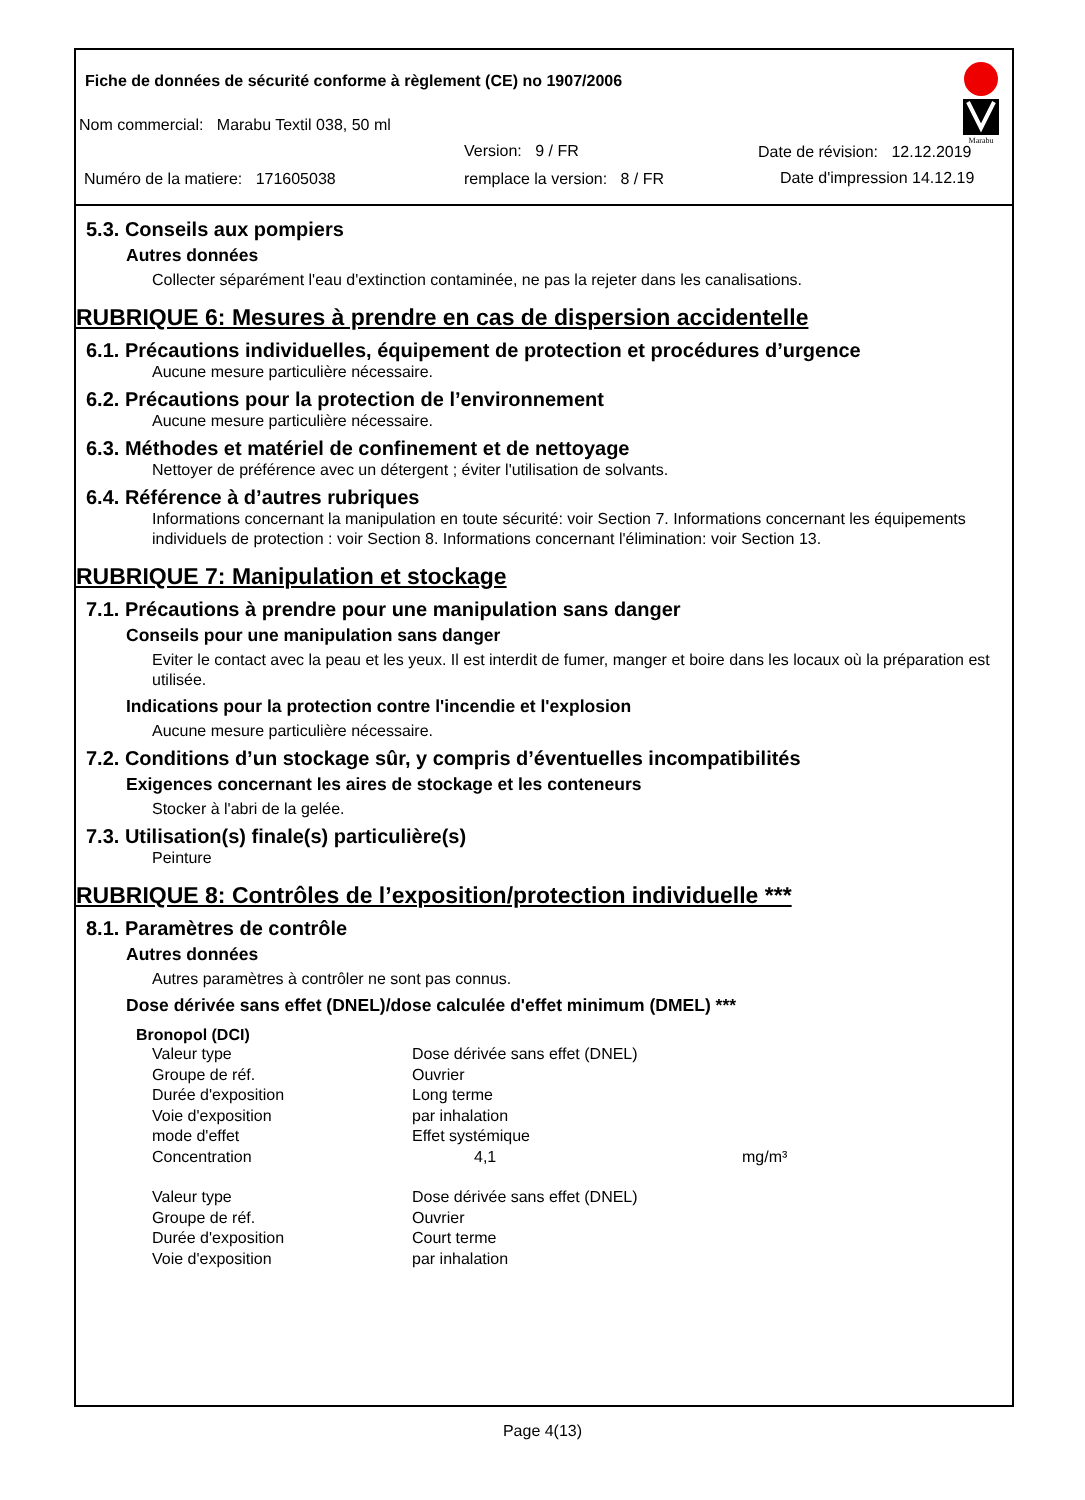Fiche de données de sécurité conforme à règlement (CE) no 1907/2006
Nom commercial: Marabu Textil 038, 50 ml
Version: 9 / FR Date de révision: 12.12.2019
Numéro de la matiere: 171605038
remplace la version: 8 / FR Date d'impression 14.12.19
Marabu
5.3. Conseils aux pompiers
Autres données
Collecter séparément l'eau d'extinction contaminée, ne pas la rejeter dans les canalisations.
RUBRIQUE 6: Mesures à prendre en cas de dispersion accidentelle
6.1. Précautions individuelles, équipement de protection et procédures d’urgence
Aucune mesure particulière nécessaire.
6.2. Précautions pour la protection de l’environnement
Aucune mesure particulière nécessaire.
6.3. Méthodes et matériel de confinement et de nettoyage
Nettoyer de préférence avec un détergent ; éviter l'utilisation de solvants.
6.4. Référence à d’autres rubriques
Informations concernant la manipulation en toute sécurité: voir Section 7. Informations concernant les équipements individuels de protection : voir Section 8. Informations concernant l'élimination: voir Section 13.
RUBRIQUE 7: Manipulation et stockage
7.1. Précautions à prendre pour une manipulation sans danger
Conseils pour une manipulation sans danger
Eviter le contact avec la peau et les yeux. Il est interdit de fumer, manger et boire dans les locaux où la préparation est utilisée.
Indications pour la protection contre l'incendie et l'explosion
Aucune mesure particulière nécessaire.
7.2. Conditions d’un stockage sûr, y compris d’éventuelles incompatibilités
Exigences concernant les aires de stockage et les conteneurs
Stocker à l'abri de la gelée.
7.3. Utilisation(s) finale(s) particulière(s)
Peinture
RUBRIQUE 8: Contrôles de l’exposition/protection individuelle ***
8.1. Paramètres de contrôle
Autres données
Autres paramètres à contrôler ne sont pas connus.
Dose dérivée sans effet (DNEL)/dose calculée d'effet minimum (DMEL) ***
Bronopol (DCI)
| Valeur type | Dose dérivée sans effet (DNEL) | |
| Groupe de réf. | Ouvrier | |
| Durée d'exposition | Long terme | |
| Voie d'exposition | par inhalation | |
| mode d'effet | Effet systémique | |
| Concentration | 4,1 | mg/m³ |
| Valeur type | Dose dérivée sans effet (DNEL) | |
| Groupe de réf. | Ouvrier | |
| Durée d'exposition | Court terme | |
| Voie d'exposition | par inhalation | |
Page 4(13)